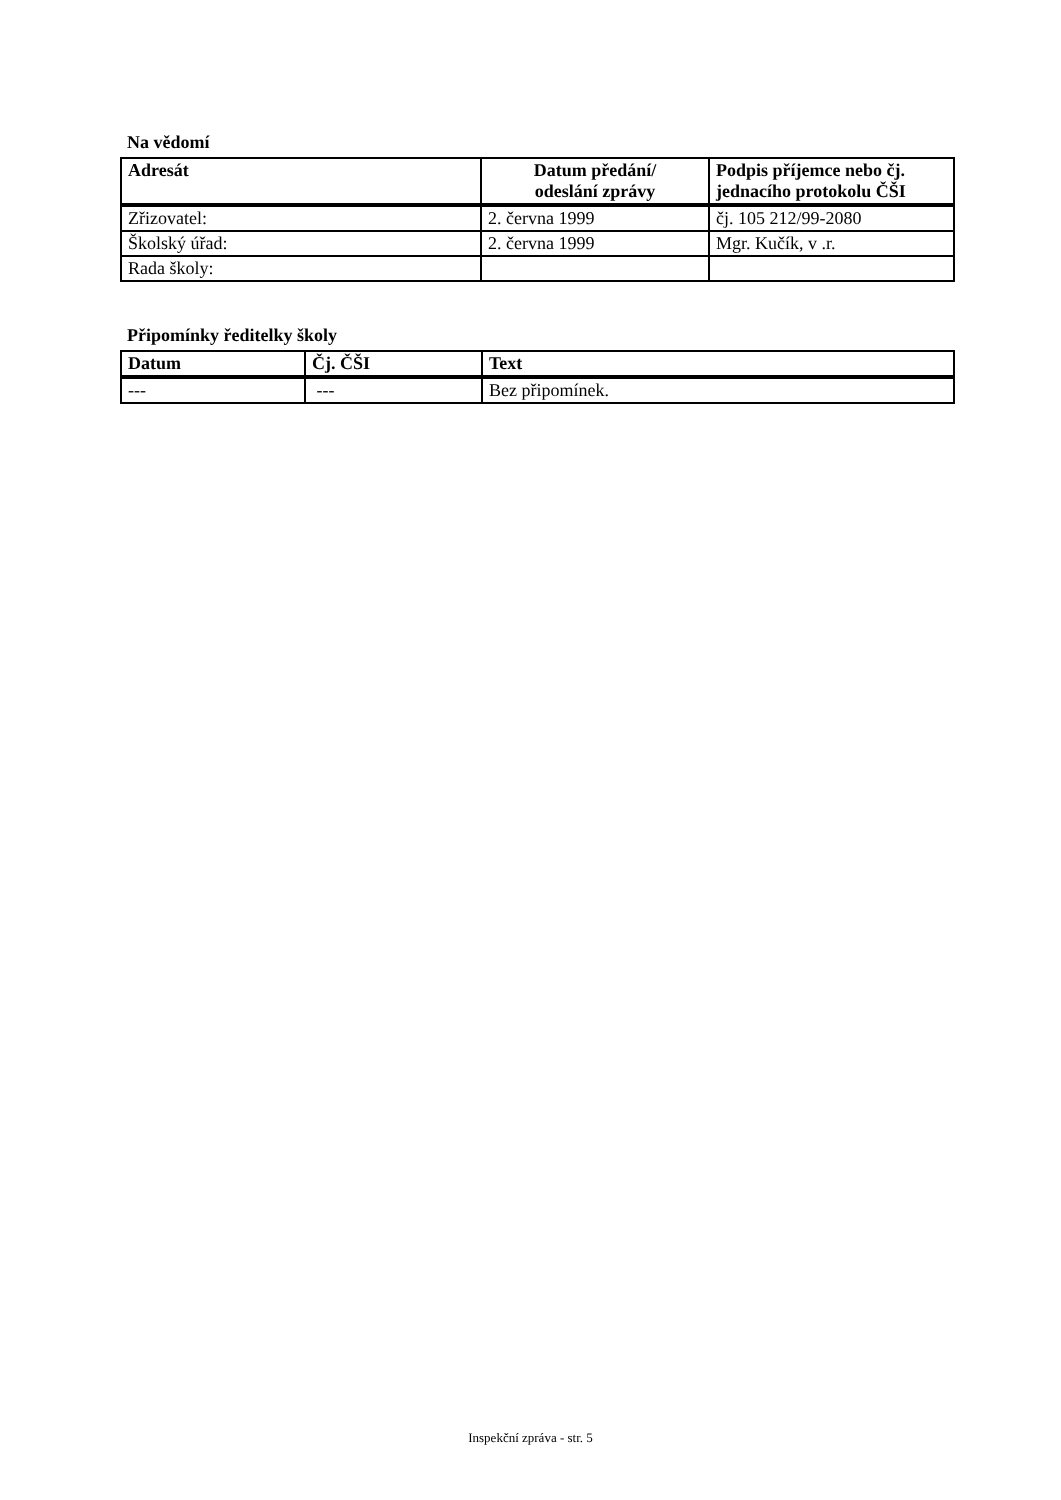Na vědomí
| Adresát | Datum předání/ odeslání zprávy | Podpis příjemce nebo čj. jednacího protokolu ČŠI |
| --- | --- | --- |
| Zřizovatel: | 2. června 1999 | čj. 105 212/99-2080 |
| Školský úřad: | 2. června 1999 | Mgr. Kučík, v .r. |
| Rada školy: | | |
Připomínky ředitelky školy
| Datum | Čj. ČŠI | Text |
| --- | --- | --- |
| --- | --- | Bez připomínek. |
Inspekční zpráva - str. 5